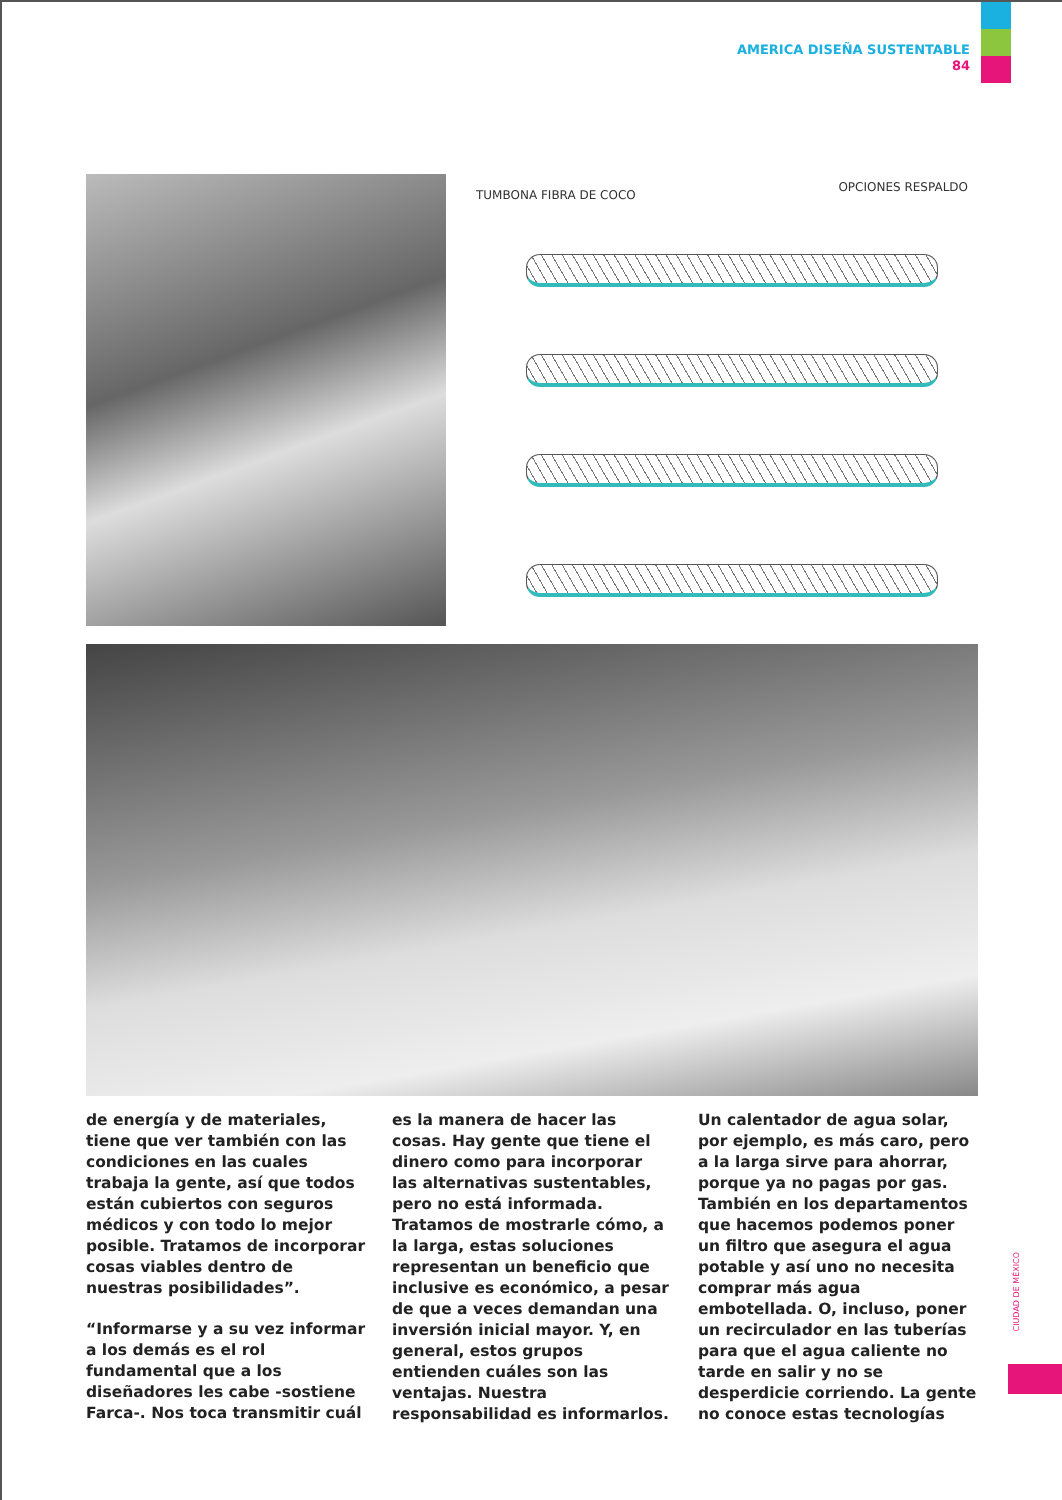AMERICA DISEÑA SUSTENTABLE
84
TUMBONA FIBRA DE COCO
OPCIONES RESPALDO
de energía y de materiales, tiene que ver también con las condiciones en las cuales trabaja la gente, así que todos están cubiertos con seguros médicos y con todo lo mejor posible. Tratamos de incorporar cosas viables dentro de nuestras posibilidades”.
“Informarse y a su vez informar a los demás es el rol fundamental que a los diseñadores les cabe -sostiene Farca-. Nos toca transmitir cuál es la manera de hacer las cosas. Hay gente que tiene el dinero como para incorporar las alternativas sustentables, pero no está informada. Tratamos de mostrarle cómo, a la larga, estas soluciones representan un beneficio que inclusive es económico, a pesar de que a veces demandan una inversión inicial mayor. Y, en general, estos grupos entienden cuáles son las ventajas. Nuestra responsabilidad es informarlos. Un calentador de agua solar, por ejemplo, es más caro, pero a la larga sirve para ahorrar, porque ya no pagas por gas. También en los departamentos que hacemos podemos poner un filtro que asegura el agua potable y así uno no necesita comprar más agua embotellada. O, incluso, poner un recirculador en las tuberías para que el agua caliente no tarde en salir y no se desperdicie corriendo. La gente no conoce estas tecnologías
CIUDAD DE MÉXICO